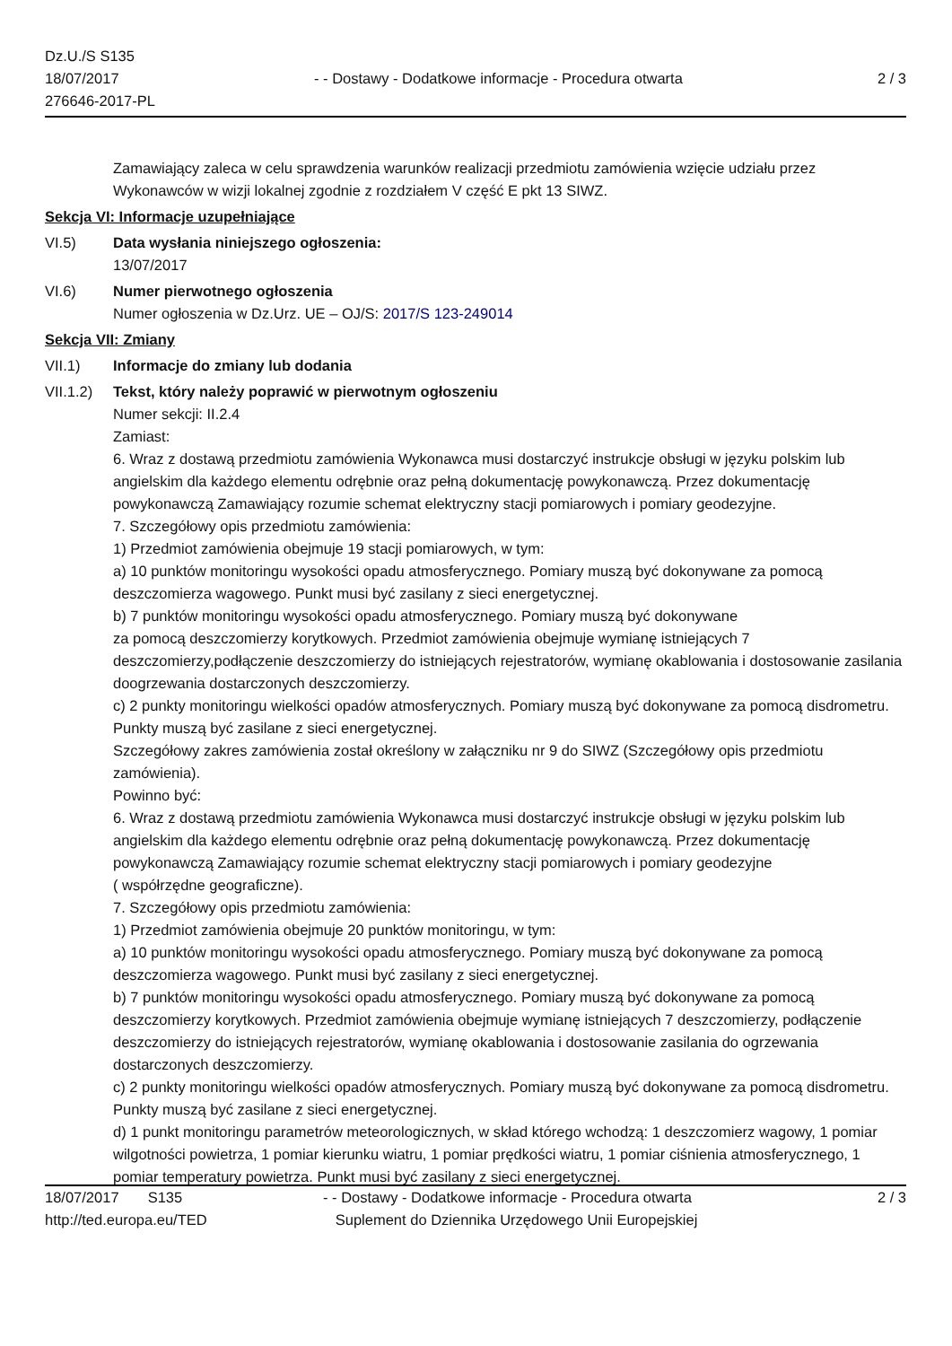Dz.U./S S135
18/07/2017
276646-2017-PL
- - Dostawy - Dodatkowe informacje - Procedura otwarta
2 / 3
Zamawiający zaleca w celu sprawdzenia warunków realizacji przedmiotu zamówienia wzięcie udziału przez Wykonawców w wizji lokalnej zgodnie z rozdziałem V część E pkt 13 SIWZ.
Sekcja VI: Informacje uzupełniające
VI.5) Data wysłania niniejszego ogłoszenia:
13/07/2017
VI.6) Numer pierwotnego ogłoszenia
Numer ogłoszenia w Dz.Urz. UE – OJ/S: 2017/S 123-249014
Sekcja VII: Zmiany
VII.1) Informacje do zmiany lub dodania
VII.1.2)
Tekst, który należy poprawić w pierwotnym ogłoszeniu
Numer sekcji: II.2.4
Zamiast:
6. Wraz z dostawą przedmiotu zamówienia Wykonawca musi dostarczyć instrukcje obsługi w języku polskim lub angielskim dla każdego elementu odrębnie oraz pełną dokumentację powykonawczą. Przez dokumentację powykonawczą Zamawiający rozumie schemat elektryczny stacji pomiarowych i pomiary geodezyjne.
7. Szczegółowy opis przedmiotu zamówienia:
1) Przedmiot zamówienia obejmuje 19 stacji pomiarowych, w tym:
a) 10 punktów monitoringu wysokości opadu atmosferycznego. Pomiary muszą być dokonywane za pomocą deszczomierza wagowego. Punkt musi być zasilany z sieci energetycznej.
b) 7 punktów monitoringu wysokości opadu atmosferycznego. Pomiary muszą być dokonywane
za pomocą deszczomierzy korytkowych. Przedmiot zamówienia obejmuje wymianę istniejących 7 deszczomierzy,podłączenie deszczomierzy do istniejących rejestratorów, wymianę okablowania i dostosowanie zasilania doogrzewania dostarczonych deszczomierzy.
c) 2 punkty monitoringu wielkości opadów atmosferycznych. Pomiary muszą być dokonywane za pomocą disdrometru. Punkty muszą być zasilane z sieci energetycznej.
Szczegółowy zakres zamówienia został określony w załączniku nr 9 do SIWZ (Szczegółowy opis przedmiotu zamówienia).
Powinno być:
6. Wraz z dostawą przedmiotu zamówienia Wykonawca musi dostarczyć instrukcje obsługi w języku polskim lub angielskim dla każdego elementu odrębnie oraz pełną dokumentację powykonawczą. Przez dokumentację powykonawczą Zamawiający rozumie schemat elektryczny stacji pomiarowych i pomiary geodezyjne
( współrzędne geograficzne).
7. Szczegółowy opis przedmiotu zamówienia:
1) Przedmiot zamówienia obejmuje 20 punktów monitoringu, w tym:
a) 10 punktów monitoringu wysokości opadu atmosferycznego. Pomiary muszą być dokonywane za pomocą deszczomierza wagowego. Punkt musi być zasilany z sieci energetycznej.
b) 7 punktów monitoringu wysokości opadu atmosferycznego. Pomiary muszą być dokonywane za pomocą deszczomierzy korytkowych. Przedmiot zamówienia obejmuje wymianę istniejących 7 deszczomierzy, podłączenie deszczomierzy do istniejących rejestratorów, wymianę okablowania i dostosowanie zasilania do ogrzewania dostarczonych deszczomierzy.
c) 2 punkty monitoringu wielkości opadów atmosferycznych. Pomiary muszą być dokonywane za pomocą disdrometru. Punkty muszą być zasilane z sieci energetycznej.
d) 1 punkt monitoringu parametrów meteorologicznych, w skład którego wchodzą: 1 deszczomierz wagowy, 1 pomiar wilgotności powietrza, 1 pomiar kierunku wiatru, 1 pomiar prędkości wiatru, 1 pomiar ciśnienia atmosferycznego, 1 pomiar temperatury powietrza. Punkt musi być zasilany z sieci energetycznej.
18/07/2017 S135
http://ted.europa.eu/TED
- - Dostawy - Dodatkowe informacje - Procedura otwarta
Suplement do Dziennika Urzędowego Unii Europejskiej
2 / 3